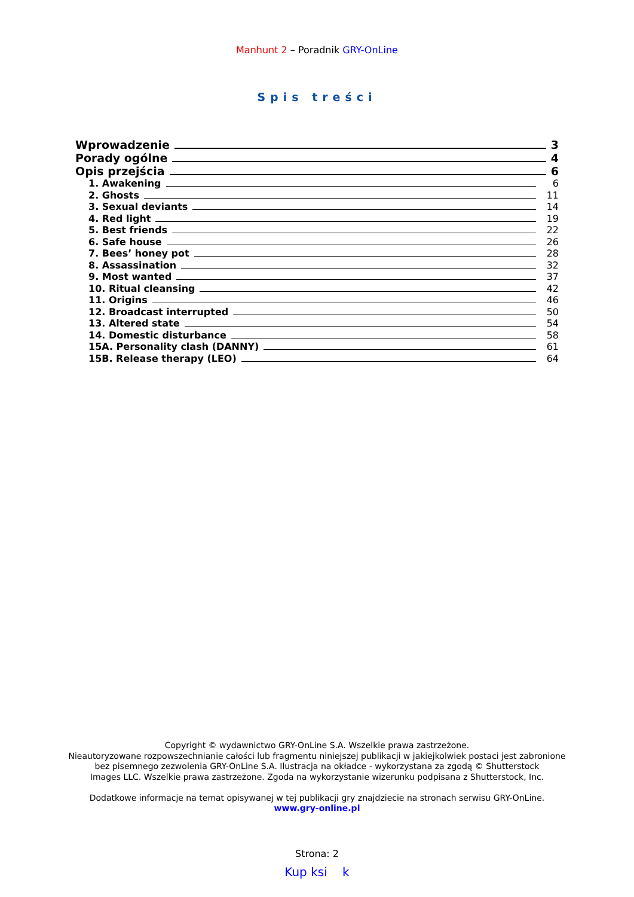Manhunt 2 – Poradnik GRY-OnLine
Spis treści
Wprowadzenie 3
Porady ogólne 4
Opis przejścia 6
1. Awakening 6
2. Ghosts 11
3. Sexual deviants 14
4. Red light 19
5. Best friends 22
6. Safe house 26
7. Bees’ honey pot 28
8. Assassination 32
9. Most wanted 37
10. Ritual cleansing 42
11. Origins 46
12. Broadcast interrupted 50
13. Altered state 54
14. Domestic disturbance 58
15A. Personality clash (DANNY) 61
15B. Release therapy (LEO) 64
Copyright © wydawnictwo GRY-OnLine S.A. Wszelkie prawa zastrzeżone.
Nieautoryzowane rozpowszechnianie całości lub fragmentu niniejszej publikacji w jakiejkolwiek postaci jest zabronione
bez pisemnego zezwolenia GRY-OnLine S.A. Ilustracja na okładce - wykorzystana za zgodą © Shutterstock
Images LLC. Wszelkie prawa zastrzeżone. Zgoda na wykorzystanie wizerunku podpisana z Shutterstock, Inc.
Dodatkowe informacje na temat opisywanej w tej publikacji gry znajdziecie na stronach serwisu GRY-OnLine.
www.gry-online.pl
Strona: 2
Kup ksi k